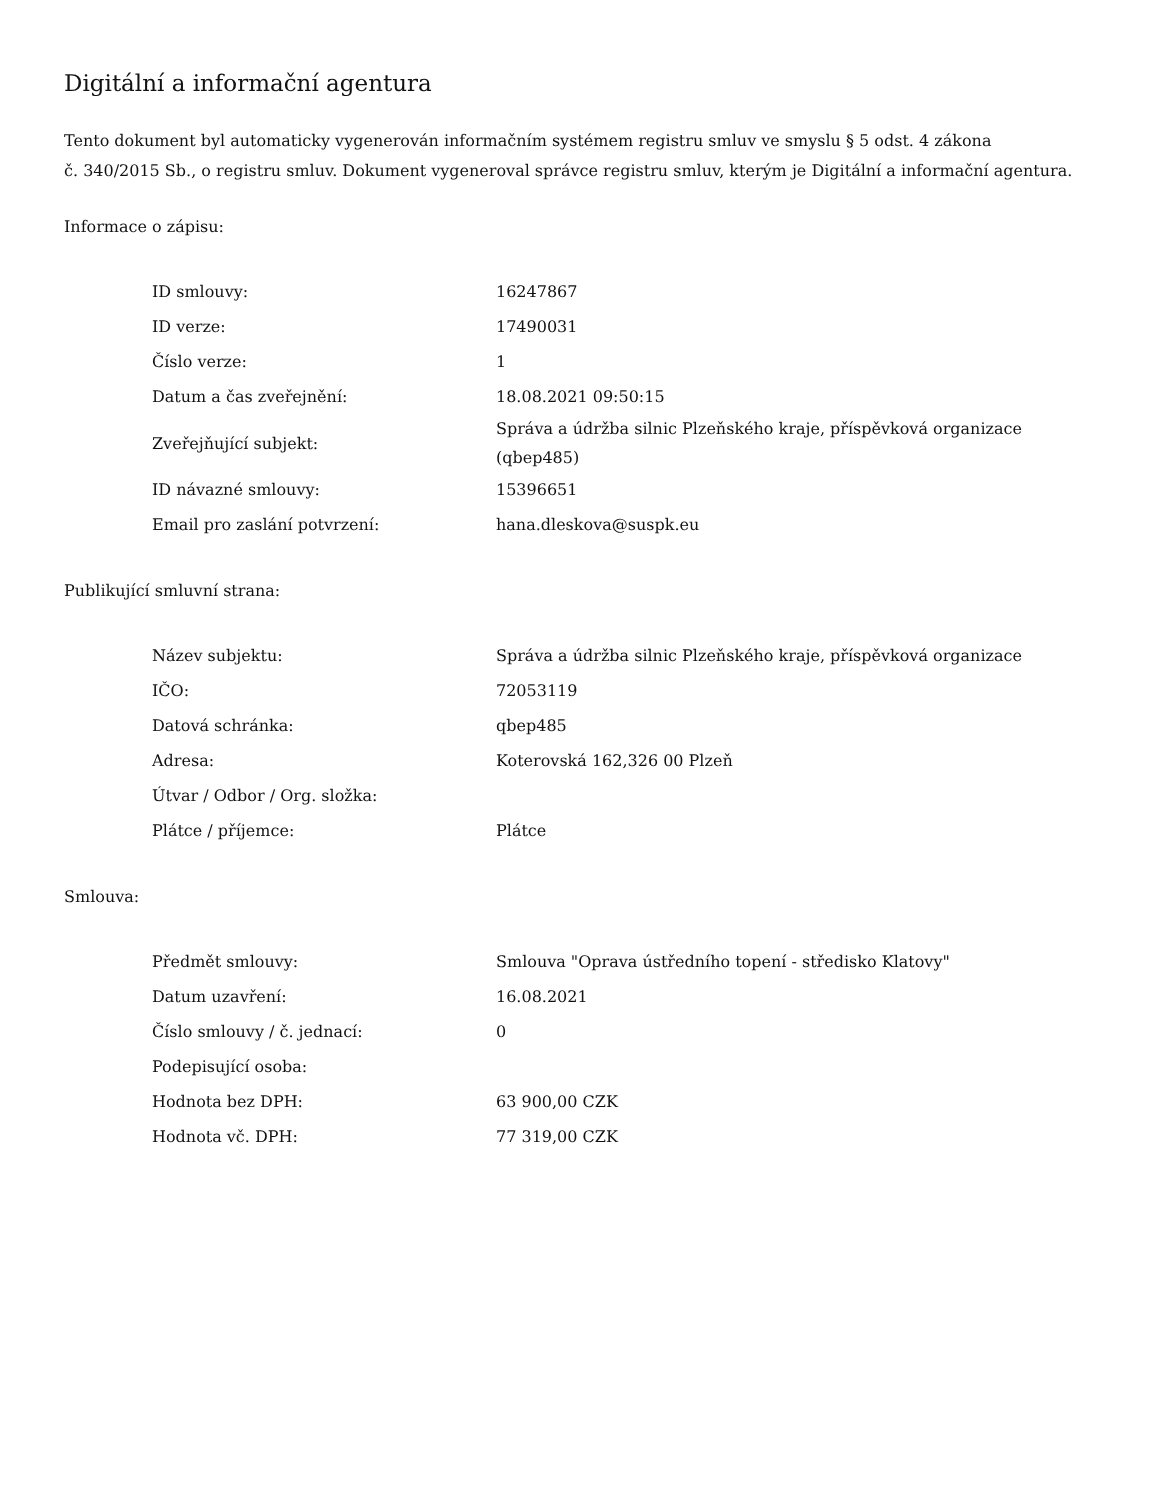Digitální a informační agentura
Tento dokument byl automaticky vygenerován informačním systémem registru smluv ve smyslu § 5 odst. 4 zákona
č. 340/2015 Sb., o registru smluv. Dokument vygeneroval správce registru smluv, kterým je Digitální a informační agentura.
Informace o zápisu:
| ID smlouvy: | 16247867 |
| ID verze: | 17490031 |
| Číslo verze: | 1 |
| Datum a čas zveřejnění: | 18.08.2021 09:50:15 |
| Zveřejňující subjekt: | Správa a údržba silnic Plzeňského kraje, příspěvková organizace (qbep485) |
| ID návazné smlouvy: | 15396651 |
| Email pro zaslání potvrzení: | hana.dleskova@suspk.eu |
Publikující smluvní strana:
| Název subjektu: | Správa a údržba silnic Plzeňského kraje, příspěvková organizace |
| IČO: | 72053119 |
| Datová schránka: | qbep485 |
| Adresa: | Koterovská 162,326 00 Plzeň |
| Útvar / Odbor / Org. složka: | |
| Plátce / příjemce: | Plátce |
Smlouva:
| Předmět smlouvy: | Smlouva "Oprava ústředního topení - středisko Klatovy" |
| Datum uzavření: | 16.08.2021 |
| Číslo smlouvy / č. jednací: | 0 |
| Podepisující osoba: | |
| Hodnota bez DPH: | 63 900,00 CZK |
| Hodnota vč. DPH: | 77 319,00 CZK |